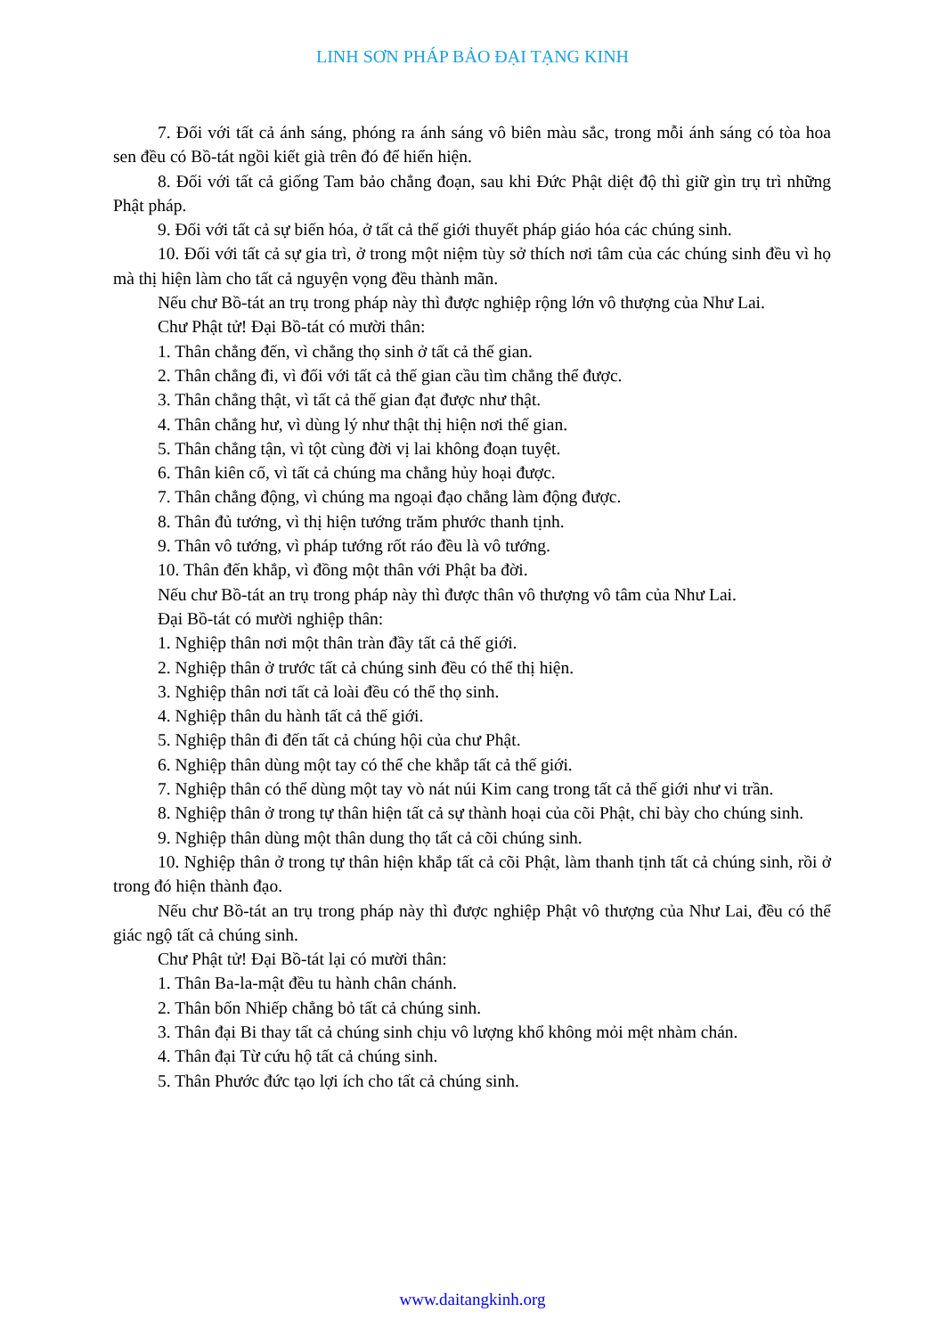LINH SƠN PHÁP BẢO ĐẠI TẠNG KINH
7. Đối với tất cả ánh sáng, phóng ra ánh sáng vô biên màu sắc, trong mỗi ánh sáng có tòa hoa sen đều có Bồ-tát ngồi kiết già trên đó để hiển hiện.
8. Đối với tất cả giống Tam bảo chẳng đoạn, sau khi Đức Phật diệt độ thì giữ gìn trụ trì những Phật pháp.
9. Đối với tất cả sự biến hóa, ở tất cả thế giới thuyết pháp giáo hóa các chúng sinh.
10. Đối với tất cả sự gia trì, ở trong một niệm tùy sở thích nơi tâm của các chúng sinh đều vì họ mà thị hiện làm cho tất cả nguyện vọng đều thành mãn.
Nếu chư Bồ-tát an trụ trong pháp này thì được nghiệp rộng lớn vô thượng của Như Lai.
Chư Phật tử! Đại Bồ-tát có mười thân:
1. Thân chẳng đến, vì chẳng thọ sinh ở tất cả thế gian.
2. Thân chẳng đi, vì đối với tất cả thế gian cầu tìm chẳng thể được.
3. Thân chẳng thật, vì tất cả thế gian đạt được như thật.
4. Thân chẳng hư, vì dùng lý như thật thị hiện nơi thế gian.
5. Thân chẳng tận, vì tột cùng đời vị lai không đoạn tuyệt.
6. Thân kiên cố, vì tất cả chúng ma chẳng hủy hoại được.
7. Thân chẳng động, vì chúng ma ngoại đạo chẳng làm động được.
8. Thân đủ tướng, vì thị hiện tướng trăm phước thanh tịnh.
9. Thân vô tướng, vì pháp tướng rốt ráo đều là vô tướng.
10. Thân đến khắp, vì đồng một thân với Phật ba đời.
Nếu chư Bồ-tát an trụ trong pháp này thì được thân vô thượng vô tâm của Như Lai.
Đại Bồ-tát có mười nghiệp thân:
1. Nghiệp thân nơi một thân tràn đầy tất cả thế giới.
2. Nghiệp thân ở trước tất cả chúng sinh đều có thể thị hiện.
3. Nghiệp thân nơi tất cả loài đều có thể thọ sinh.
4. Nghiệp thân du hành tất cả thế giới.
5. Nghiệp thân đi đến tất cả chúng hội của chư Phật.
6. Nghiệp thân dùng một tay có thể che khắp tất cả thế giới.
7. Nghiệp thân có thể dùng một tay vò nát núi Kim cang trong tất cả thế giới như vi trần.
8. Nghiệp thân ở trong tự thân hiện tất cả sự thành hoại của cõi Phật, chỉ bày cho chúng sinh.
9. Nghiệp thân dùng một thân dung thọ tất cả cõi chúng sinh.
10. Nghiệp thân ở trong tự thân hiện khắp tất cả cõi Phật, làm thanh tịnh tất cả chúng sinh, rồi ở trong đó hiện thành đạo.
Nếu chư Bồ-tát an trụ trong pháp này thì được nghiệp Phật vô thượng của Như Lai, đều có thể giác ngộ tất cả chúng sinh.
Chư Phật tử! Đại Bồ-tát lại có mười thân:
1. Thân Ba-la-mật đều tu hành chân chánh.
2. Thân bốn Nhiếp chẳng bỏ tất cả chúng sinh.
3. Thân đại Bi thay tất cả chúng sinh chịu vô lượng khổ không mỏi mệt nhàm chán.
4. Thân đại Từ cứu hộ tất cả chúng sinh.
5. Thân Phước đức tạo lợi ích cho tất cả chúng sinh.
www.daitangkinh.org